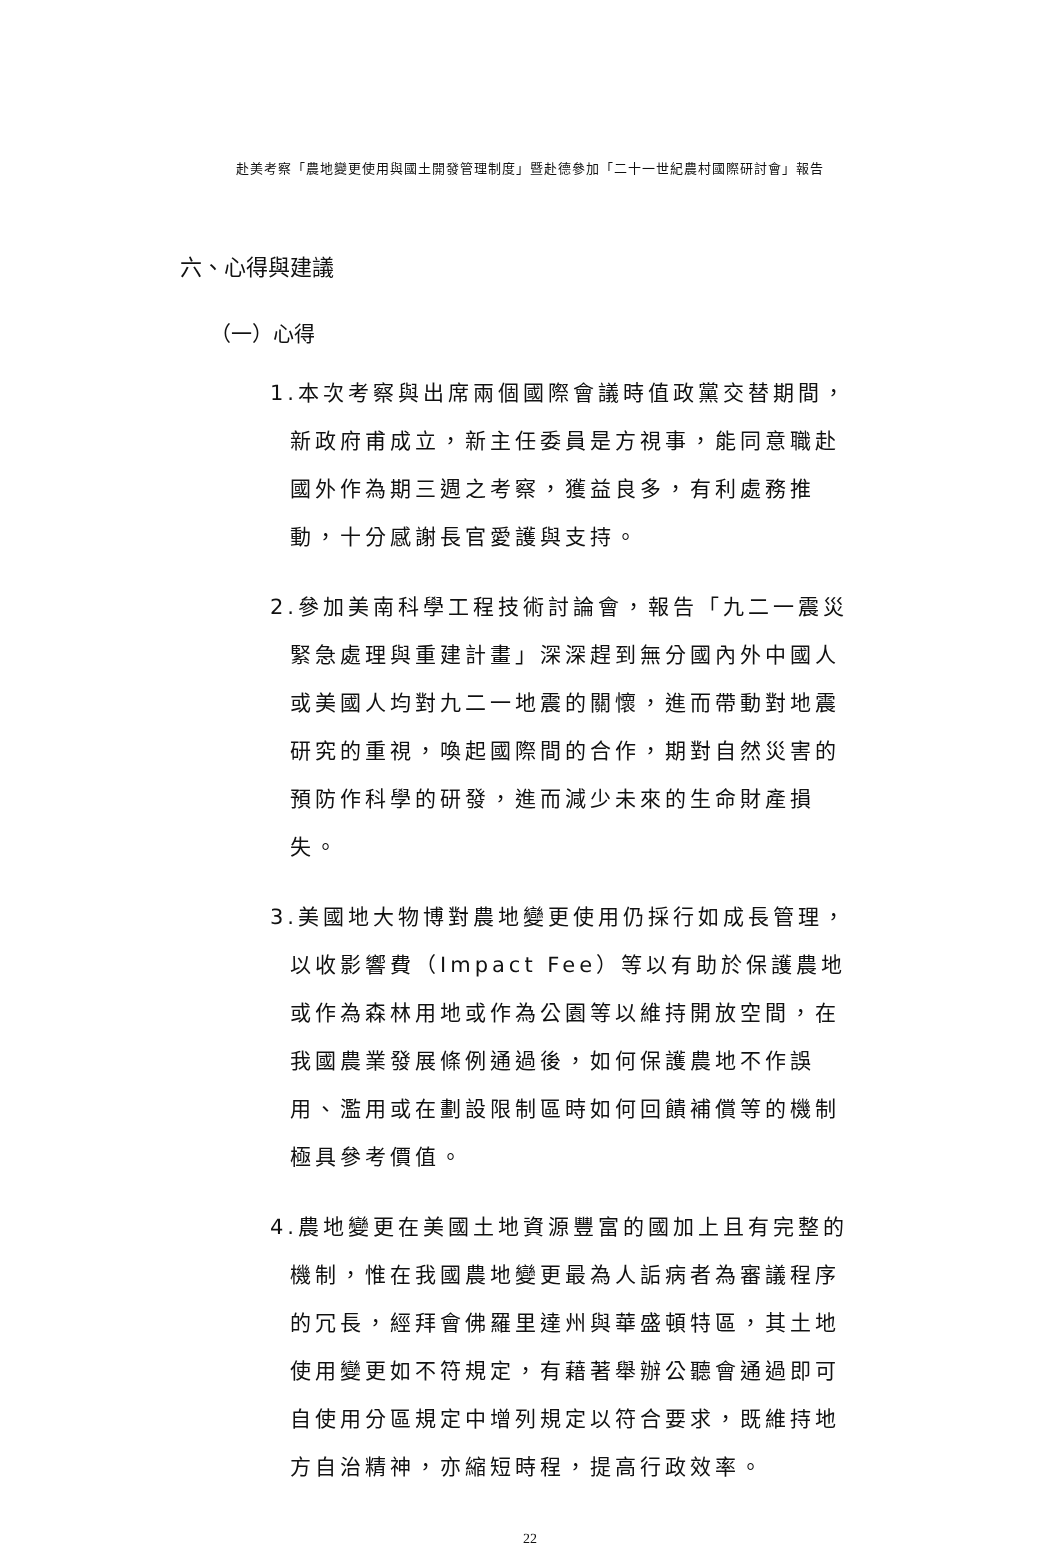赴美考察「農地變更使用與國土開發管理制度」暨赴德參加「二十一世紀農村國際研討會」報告
六、心得與建議
（一）心得
1.本次考察與出席兩個國際會議時值政黨交替期間，新政府甫成立，新主任委員是方視事，能同意職赴國外作為期三週之考察，獲益良多，有利處務推動，十分感謝長官愛護與支持。
2.參加美南科學工程技術討論會，報告「九二一震災緊急處理與重建計畫」深深趕到無分國內外中國人或美國人均對九二一地震的關懷，進而帶動對地震研究的重視，喚起國際間的合作，期對自然災害的預防作科學的研發，進而減少未來的生命財產損失。
3.美國地大物博對農地變更使用仍採行如成長管理，以收影響費（Impact Fee）等以有助於保護農地或作為森林用地或作為公園等以維持開放空間，在我國農業發展條例通過後，如何保護農地不作誤用、濫用或在劃設限制區時如何回饋補償等的機制極具參考價值。
4.農地變更在美國土地資源豐富的國加上且有完整的機制，惟在我國農地變更最為人詬病者為審議程序的冗長，經拜會佛羅里達州與華盛頓特區，其土地使用變更如不符規定，有藉著舉辦公聽會通過即可自使用分區規定中增列規定以符合要求，既維持地方自治精神，亦縮短時程，提高行政效率。
22